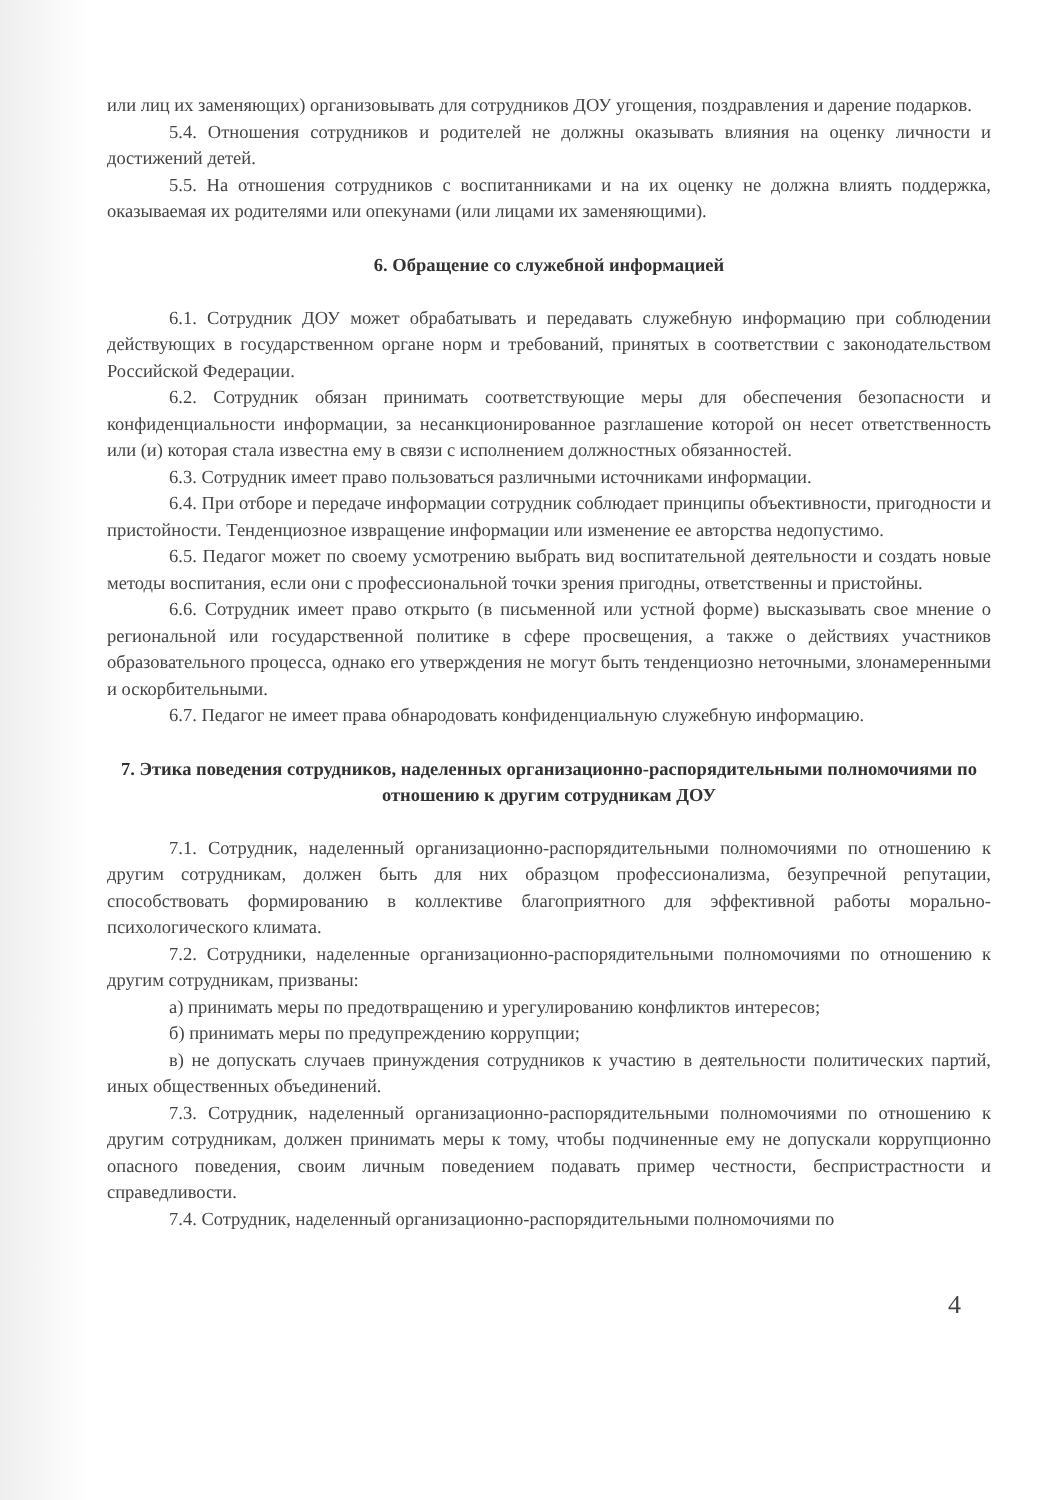или лиц их заменяющих) организовывать для сотрудников ДОУ угощения, поздравления и дарение подарков.
5.4. Отношения сотрудников и родителей не должны оказывать влияния на оценку личности и достижений детей.
5.5. На отношения сотрудников с воспитанниками и на их оценку не должна влиять поддержка, оказываемая их родителями или опекунами (или лицами их заменяющими).
6. Обращение со служебной информацией
6.1. Сотрудник ДОУ может обрабатывать и передавать служебную информацию при соблюдении действующих в государственном органе норм и требований, принятых в соответствии с законодательством Российской Федерации.
6.2. Сотрудник обязан принимать соответствующие меры для обеспечения безопасности и конфиденциальности информации, за несанкционированное разглашение которой он несет ответственность или (и) которая стала известна ему в связи с исполнением должностных обязанностей.
6.3. Сотрудник имеет право пользоваться различными источниками информации.
6.4. При отборе и передаче информации сотрудник соблюдает принципы объективности, пригодности и пристойности. Тенденциозное извращение информации или изменение ее авторства недопустимо.
6.5. Педагог может по своему усмотрению выбрать вид воспитательной деятельности и создать новые методы воспитания, если они с профессиональной точки зрения пригодны, ответственны и пристойны.
6.6. Сотрудник имеет право открыто (в письменной или устной форме) высказывать свое мнение о региональной или государственной политике в сфере просвещения, а также о действиях участников образовательного процесса, однако его утверждения не могут быть тенденциозно неточными, злонамеренными и оскорбительными.
6.7. Педагог не имеет права обнародовать конфиденциальную служебную информацию.
7. Этика поведения сотрудников, наделенных организационно-распорядительными полномочиями по отношению к другим сотрудникам ДОУ
7.1. Сотрудник, наделенный организационно-распорядительными полномочиями по отношению к другим сотрудникам, должен быть для них образцом профессионализма, безупречной репутации, способствовать формированию в коллективе благоприятного для эффективной работы морально-психологического климата.
7.2. Сотрудники, наделенные организационно-распорядительными полномочиями по отношению к другим сотрудникам, призваны:
а) принимать меры по предотвращению и урегулированию конфликтов интересов;
б) принимать меры по предупреждению коррупции;
в) не допускать случаев принуждения сотрудников к участию в деятельности политических партий, иных общественных объединений.
7.3. Сотрудник, наделенный организационно-распорядительными полномочиями по отношению к другим сотрудникам, должен принимать меры к тому, чтобы подчиненные ему не допускали коррупционно опасного поведения, своим личным поведением подавать пример честности, беспристрастности и справедливости.
7.4. Сотрудник, наделенный организационно-распорядительными полномочиями по
4